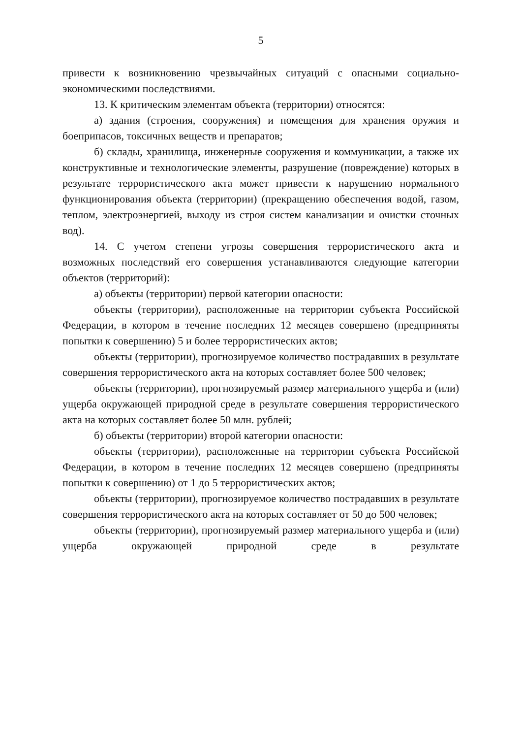5
привести к возникновению чрезвычайных ситуаций с опасными социально-экономическими последствиями.
13. К критическим элементам объекта (территории) относятся:
а) здания (строения, сооружения) и помещения для хранения оружия и боеприпасов, токсичных веществ и препаратов;
б) склады, хранилища, инженерные сооружения и коммуникации, а также их конструктивные и технологические элементы, разрушение (повреждение) которых в результате террористического акта может привести к нарушению нормального функционирования объекта (территории) (прекращению обеспечения водой, газом, теплом, электроэнергией, выходу из строя систем канализации и очистки сточных вод).
14. С учетом степени угрозы совершения террористического акта и возможных последствий его совершения устанавливаются следующие категории объектов (территорий):
а) объекты (территории) первой категории опасности:
объекты (территории), расположенные на территории субъекта Российской Федерации, в котором в течение последних 12 месяцев совершено (предприняты попытки к совершению) 5 и более террористических актов;
объекты (территории), прогнозируемое количество пострадавших в результате совершения террористического акта на которых составляет более 500 человек;
объекты (территории), прогнозируемый размер материального ущерба и (или) ущерба окружающей природной среде в результате совершения террористического акта на которых составляет более 50 млн. рублей;
б) объекты (территории) второй категории опасности:
объекты (территории), расположенные на территории субъекта Российской Федерации, в котором в течение последних 12 месяцев совершено (предприняты попытки к совершению) от 1 до 5 террористических актов;
объекты (территории), прогнозируемое количество пострадавших в результате совершения террористического акта на которых составляет от 50 до 500 человек;
объекты (территории), прогнозируемый размер материального ущерба и (или) ущерба окружающей природной среде в результате